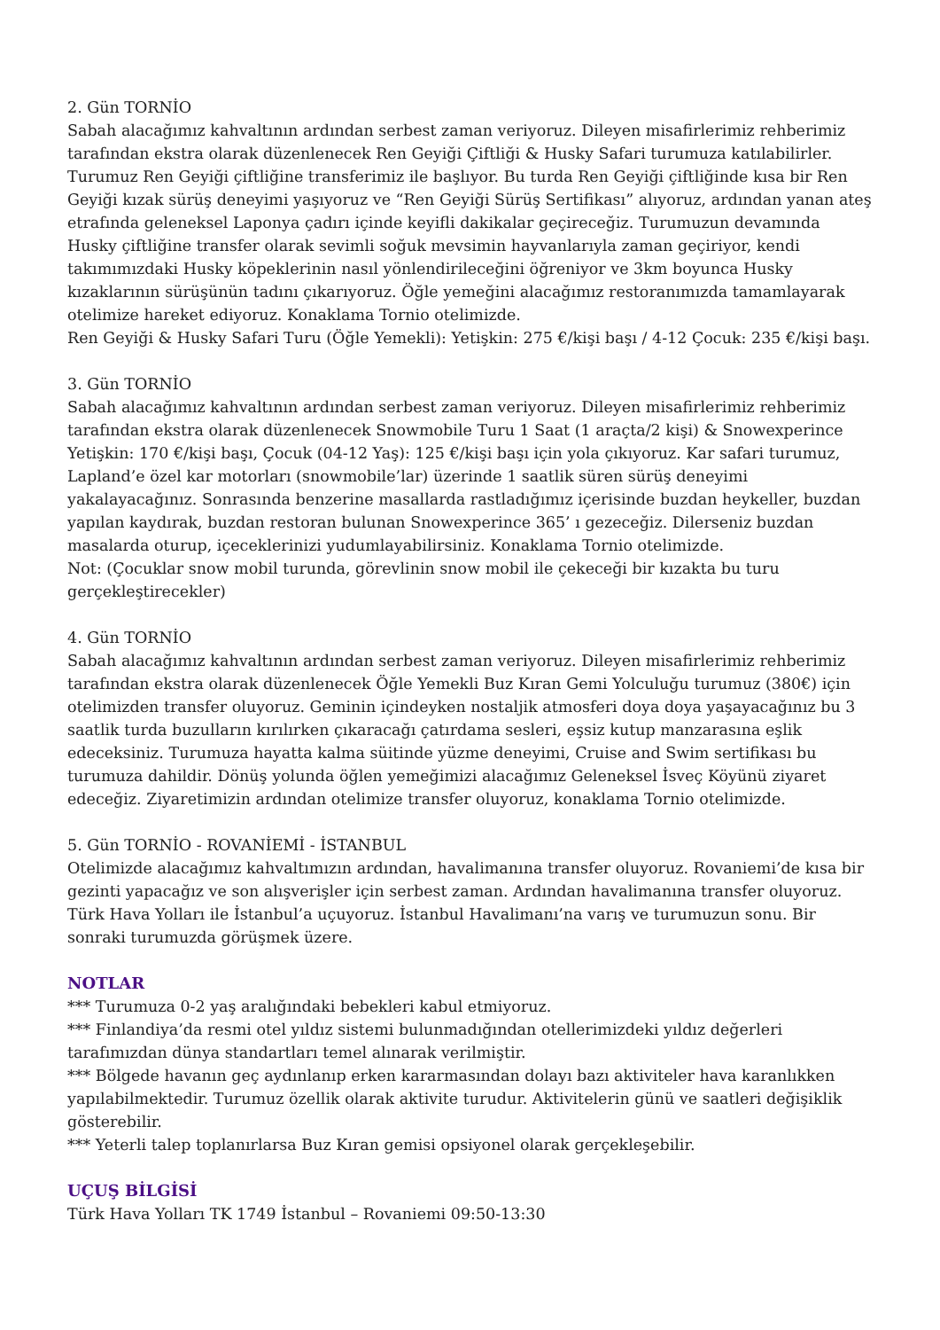2. Gün TORNİO
Sabah alacağımız kahvaltının ardından serbest zaman veriyoruz. Dileyen misafirlerimiz rehberimiz tarafından ekstra olarak düzenlenecek Ren Geyiği Çiftliği & Husky Safari turumuza katılabilirler. Turumuz Ren Geyiği çiftliğine transferimiz ile başlıyor. Bu turda Ren Geyiği çiftliğinde kısa bir Ren Geyiği kızak sürüş deneyimi yaşıyoruz ve “Ren Geyiği Sürüş Sertifikası” alıyoruz, ardından yanan ateş etrafında geleneksel Laponya çadırı içinde keyifli dakikalar geçireceğiz. Turumuzun devamında Husky çiftliğine transfer olarak sevimli soğuk mevsimin hayvanlarıyla zaman geçiriyor, kendi takımımızdaki Husky köpeklerinin nasıl yönlendirileceğini öğreniyor ve 3km boyunca Husky kızaklarının sürüşünün tadını çıkarıyoruz. Öğle yemeğini alacağımız restoranımızda tamamlayarak otelimize hareket ediyoruz. Konaklama Tornio otelimizde.
Ren Geyiği & Husky Safari Turu (Öğle Yemekli): Yetişkin: 275 €/kişi başı / 4-12 Çocuk: 235 €/kişi başı.
3. Gün TORNİO
Sabah alacağımız kahvaltının ardından serbest zaman veriyoruz. Dileyen misafirlerimiz rehberimiz tarafından ekstra olarak düzenlenecek Snowmobile Turu 1 Saat (1 araçta/2 kişi) & Snowexperince Yetişkin: 170 €/kişi başı, Çocuk (04-12 Yaş): 125 €/kişi başı için yola çıkıyoruz. Kar safari turumuz, Lapland’e özel kar motorları (snowmobile’lar) üzerinde 1 saatlik süren sürüş deneyimi yakalayacağınız. Sonrasında benzerine masallarda rastladığımız içerisinde buzdan heykeller, buzdan yapılan kaydırak, buzdan restoran bulunan Snowexperince 365’ ı gezeceğiz. Dilerseniz buzdan masalarda oturup, içeceklerinizi yudumlayabilirsiniz. Konaklama Tornio otelimizde.
Not: (Çocuklar snow mobil turunda, görevlinin snow mobil ile çekeceği bir kızakta bu turu gerçekleştirecekler)
4. Gün TORNİO
Sabah alacağımız kahvaltının ardından serbest zaman veriyoruz. Dileyen misafirlerimiz rehberimiz tarafından ekstra olarak düzenlenecek Öğle Yemekli Buz Kıran Gemi Yolculuğu turumuz (380€) için otelimizden transfer oluyoruz. Geminin içindeyken nostaljik atmosferi doya doya yaşayacağınız bu 3 saatlik turda buzulların kırılırken çıkaracağı çatırdama sesleri, eşsiz kutup manzarasına eşlik edeceksiniz. Turumuza hayatta kalma süitinde yüzme deneyimi, Cruise and Swim sertifikası bu turumuza dahildir. Dönüş yolunda öğlen yemeğimizi alacağımız Geleneksel İsveç Köyünü ziyaret edeceğiz. Ziyaretimizin ardından otelimize transfer oluyoruz, konaklama Tornio otelimizde.
5. Gün TORNİO - ROVANİEMİ - İSTANBUL
Otelimizde alacağımız kahvaltımızın ardından, havalimanına transfer oluyoruz. Rovaniemi’de kısa bir gezinti yapacağız ve son alışverişler için serbest zaman. Ardından havalimanına transfer oluyoruz. Türk Hava Yolları ile İstanbul’a uçuyoruz. İstanbul Havalimanı’na varış ve turumuzun sonu. Bir sonraki turumuzda görüşmek üzere.
NOTLAR
*** Turumuza 0-2 yaş aralığındaki bebekleri kabul etmiyoruz.
*** Finlandiya’da resmi otel yıldız sistemi bulunmadığından otellerimizdeki yıldız değerleri tarafımızdan dünya standartları temel alınarak verilmiştir.
*** Bölgede havanın geç aydınlanıp erken kararmasından dolayı bazı aktiviteler hava karanlıkken yapılabilmektedir. Turumuz özellik olarak aktivite turudur. Aktivitelerin günü ve saatleri değişiklik gösterebilir.
*** Yeterli talep toplanırlarsa Buz Kıran gemisi opsiyonel olarak gerçekleşebilir.
UÇUŞ BİLGİSİ
Türk Hava Yolları TK 1749 İstanbul – Rovaniemi 09:50-13:30